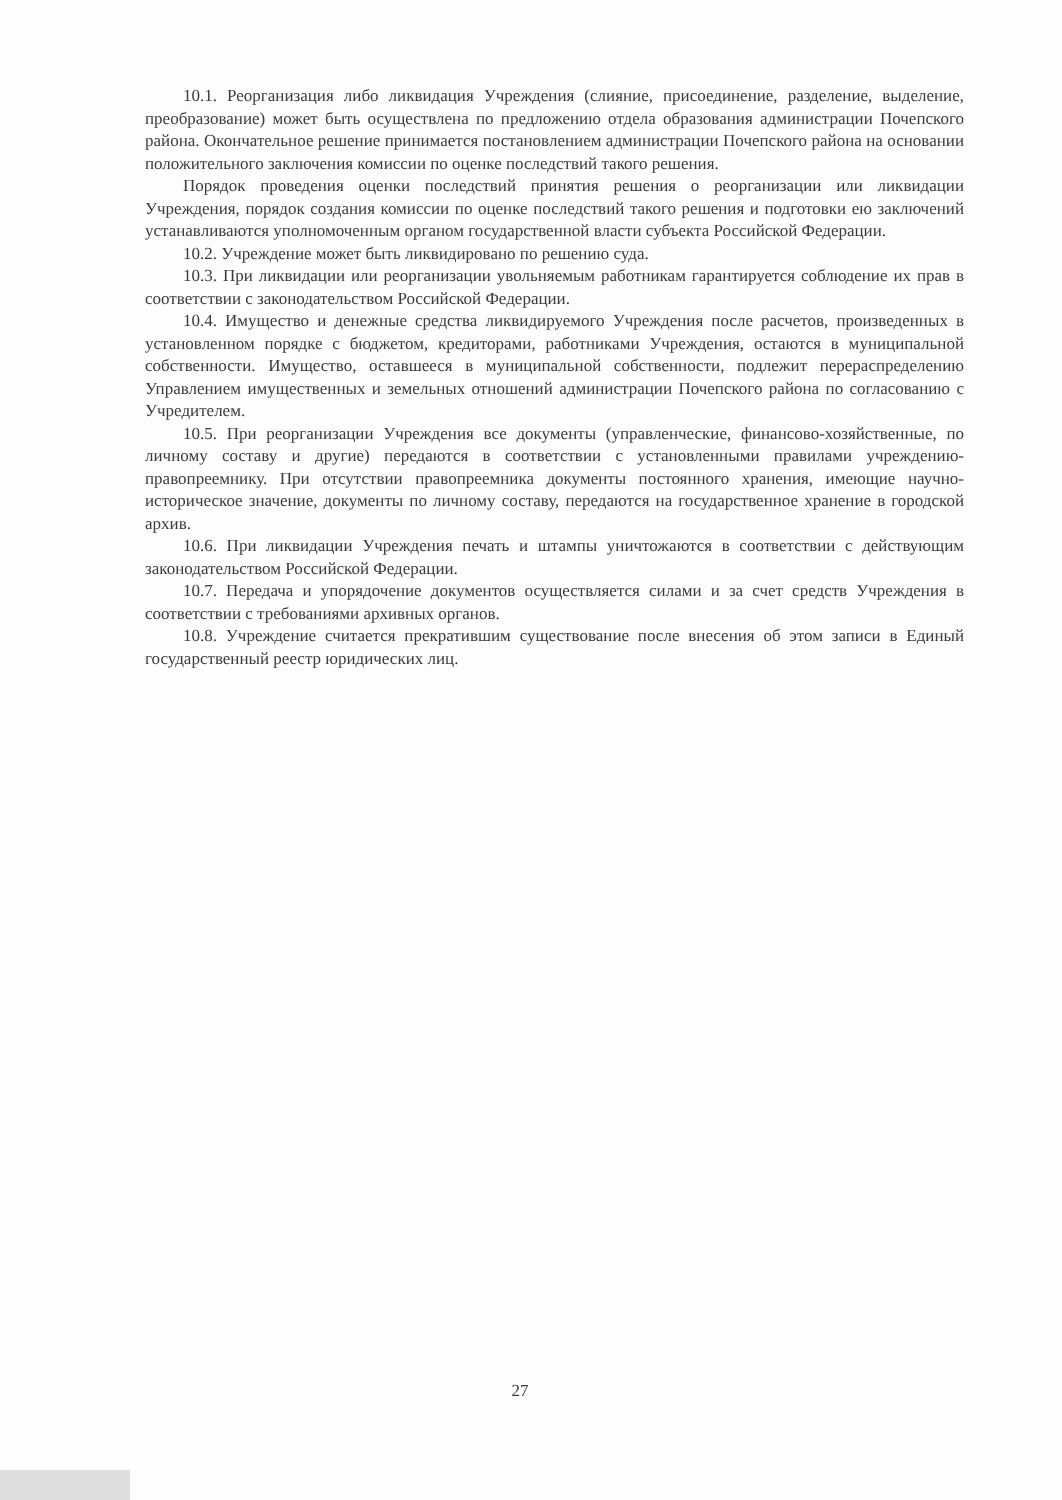10.1. Реорганизация либо ликвидация Учреждения (слияние, присоединение, разделение, выделение, преобразование) может быть осуществлена по предложению отдела образования администрации Почепского района. Окончательное решение принимается постановлением администрации Почепского района на основании положительного заключения комиссии по оценке последствий такого решения.
Порядок проведения оценки последствий принятия решения о реорганизации или ликвидации Учреждения, порядок создания комиссии по оценке последствий такого решения и подготовки ею заключений устанавливаются уполномоченным органом государственной власти субъекта Российской Федерации.
10.2. Учреждение может быть ликвидировано по решению суда.
10.3. При ликвидации или реорганизации увольняемым работникам гарантируется соблюдение их прав в соответствии с законодательством Российской Федерации.
10.4. Имущество и денежные средства ликвидируемого Учреждения после расчетов, произведенных в установленном порядке с бюджетом, кредиторами, работниками Учреждения, остаются в муниципальной собственности. Имущество, оставшееся в муниципальной собственности, подлежит перераспределению Управлением имущественных и земельных отношений администрации Почепского района по согласованию с Учредителем.
10.5. При реорганизации Учреждения все документы (управленческие, финансово-хозяйственные, по личному составу и другие) передаются в соответствии с установленными правилами учреждению-правопреемнику. При отсутствии правопреемника документы постоянного хранения, имеющие научно-историческое значение, документы по личному составу, передаются на государственное хранение в городской архив.
10.6. При ликвидации Учреждения печать и штампы уничтожаются в соответствии с действующим законодательством Российской Федерации.
10.7. Передача и упорядочение документов осуществляется силами и за счет средств Учреждения в соответствии с требованиями архивных органов.
10.8. Учреждение считается прекратившим существование после внесения об этом записи в Единый государственный реестр юридических лиц.
27